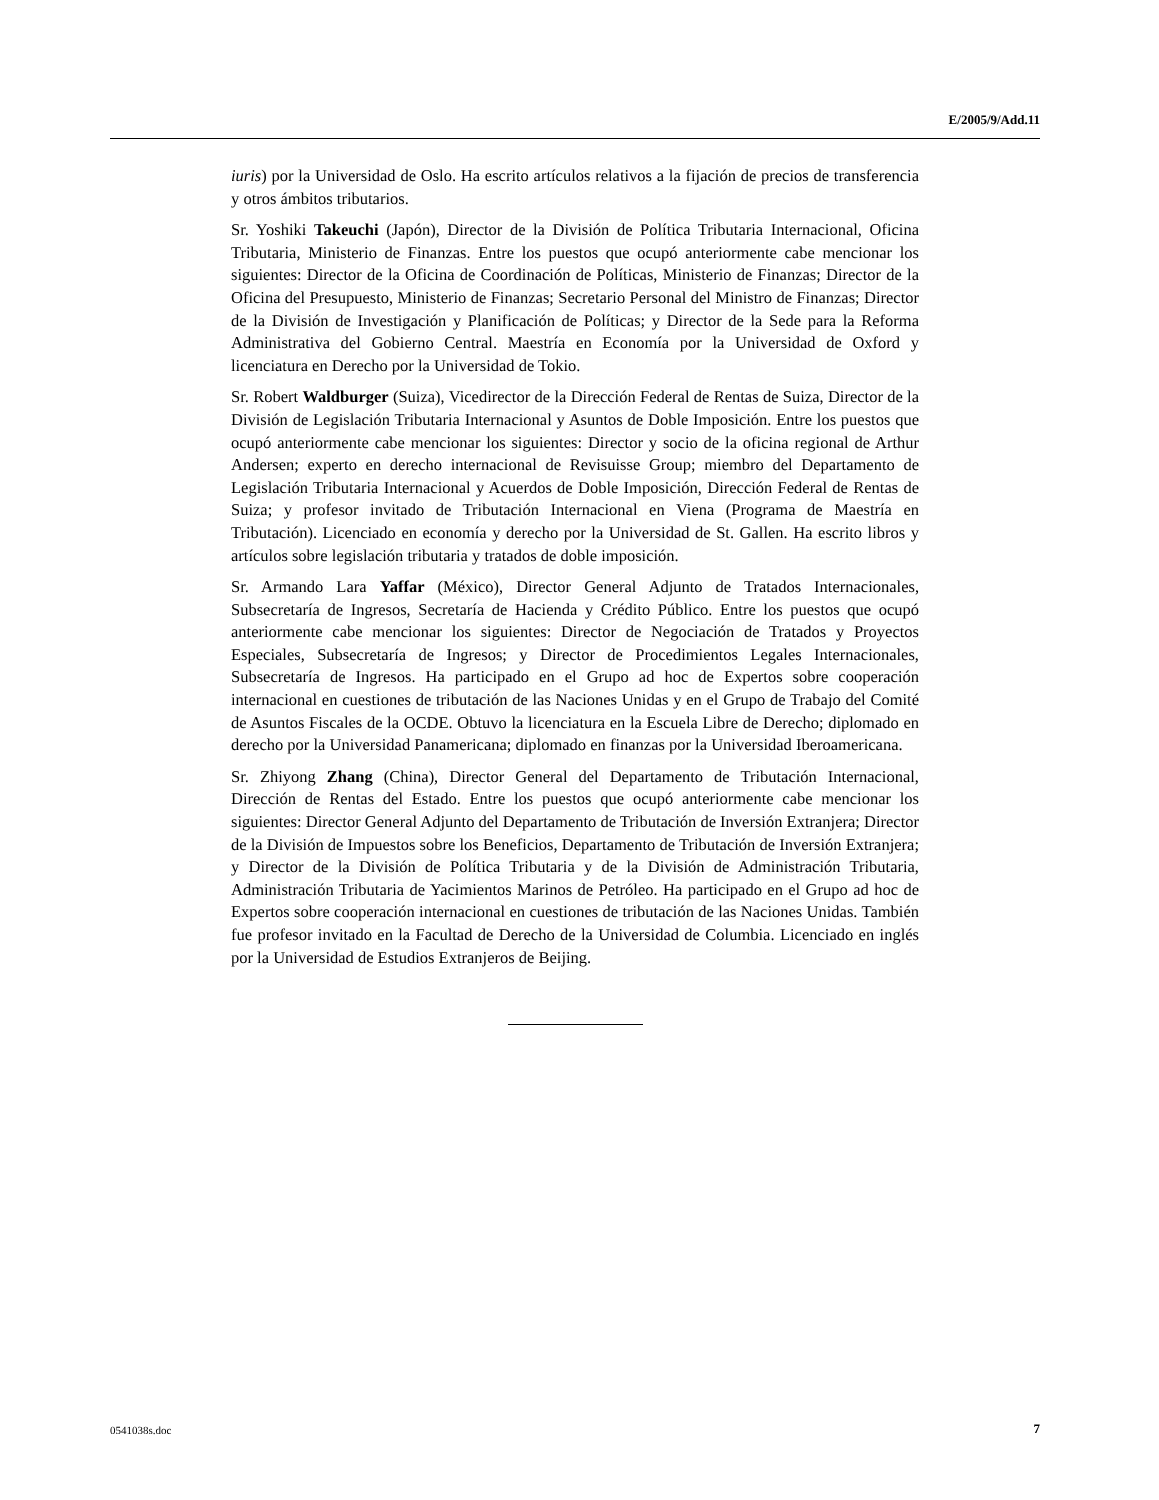E/2005/9/Add.11
iuris) por la Universidad de Oslo. Ha escrito artículos relativos a la fijación de precios de transferencia y otros ámbitos tributarios.
Sr. Yoshiki Takeuchi (Japón), Director de la División de Política Tributaria Internacional, Oficina Tributaria, Ministerio de Finanzas. Entre los puestos que ocupó anteriormente cabe mencionar los siguientes: Director de la Oficina de Coordinación de Políticas, Ministerio de Finanzas; Director de la Oficina del Presupuesto, Ministerio de Finanzas; Secretario Personal del Ministro de Finanzas; Director de la División de Investigación y Planificación de Políticas; y Director de la Sede para la Reforma Administrativa del Gobierno Central. Maestría en Economía por la Universidad de Oxford y licenciatura en Derecho por la Universidad de Tokio.
Sr. Robert Waldburger (Suiza), Vicedirector de la Dirección Federal de Rentas de Suiza, Director de la División de Legislación Tributaria Internacional y Asuntos de Doble Imposición. Entre los puestos que ocupó anteriormente cabe mencionar los siguientes: Director y socio de la oficina regional de Arthur Andersen; experto en derecho internacional de Revisuisse Group; miembro del Departamento de Legislación Tributaria Internacional y Acuerdos de Doble Imposición, Dirección Federal de Rentas de Suiza; y profesor invitado de Tributación Internacional en Viena (Programa de Maestría en Tributación). Licenciado en economía y derecho por la Universidad de St. Gallen. Ha escrito libros y artículos sobre legislación tributaria y tratados de doble imposición.
Sr. Armando Lara Yaffar (México), Director General Adjunto de Tratados Internacionales, Subsecretaría de Ingresos, Secretaría de Hacienda y Crédito Público. Entre los puestos que ocupó anteriormente cabe mencionar los siguientes: Director de Negociación de Tratados y Proyectos Especiales, Subsecretaría de Ingresos; y Director de Procedimientos Legales Internacionales, Subsecretaría de Ingresos. Ha participado en el Grupo ad hoc de Expertos sobre cooperación internacional en cuestiones de tributación de las Naciones Unidas y en el Grupo de Trabajo del Comité de Asuntos Fiscales de la OCDE. Obtuvo la licenciatura en la Escuela Libre de Derecho; diplomado en derecho por la Universidad Panamericana; diplomado en finanzas por la Universidad Iberoamericana.
Sr. Zhiyong Zhang (China), Director General del Departamento de Tributación Internacional, Dirección de Rentas del Estado. Entre los puestos que ocupó anteriormente cabe mencionar los siguientes: Director General Adjunto del Departamento de Tributación de Inversión Extranjera; Director de la División de Impuestos sobre los Beneficios, Departamento de Tributación de Inversión Extranjera; y Director de la División de Política Tributaria y de la División de Administración Tributaria, Administración Tributaria de Yacimientos Marinos de Petróleo. Ha participado en el Grupo ad hoc de Expertos sobre cooperación internacional en cuestiones de tributación de las Naciones Unidas. También fue profesor invitado en la Facultad de Derecho de la Universidad de Columbia. Licenciado en inglés por la Universidad de Estudios Extranjeros de Beijing.
0541038s.doc 7